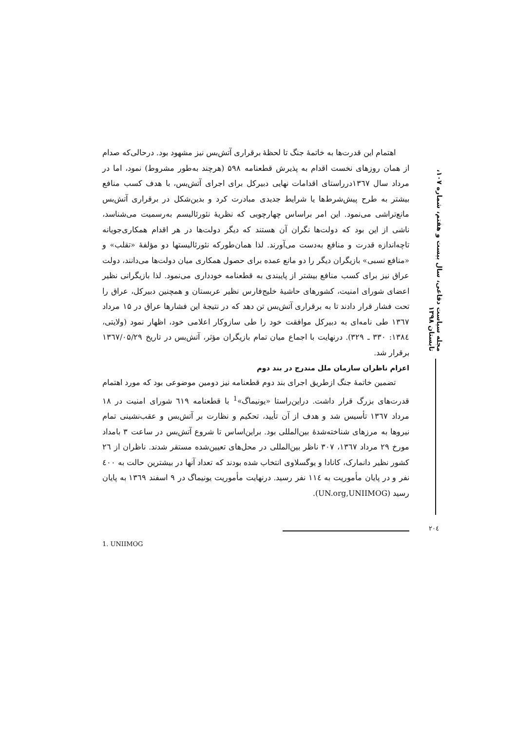مجله سیاست دفاعی، سال بیست و هفتم، شماره ۱۰۷، تابستان ۱۳۹۸
اهتمام این قدرت‌ها به خاتمهٔ جنگ تا لحظهٔ برقراری آتش‌بس نیز مشهود بود. درحالی‌که صدام از همان روزهای نخست اقدام به پذیرش قطعنامه ۵۹۸ (هرچند به‌طور مشروط) نمود، اما در مرداد سال ۱۳٦۷درراستای اقدامات نهایی دبیرکل برای اجرای آتش‌بس، با هدف کسب منافع بیشتر به طرح پیش‌شرط‌ها یا شرایط جدیدی مبادرت کرد و بدین‌شکل در برقراری آتش‌بس مانع‌تراشی می‌نمود. این امر براساس چهارچوبی که نظریهٔ نئورئالیسم به‌رسمیت می‌شناسد، ناشی از این بود که دولت‌ها نگران آن هستند که دیگر دولت‌ها در هر اقدام همکاری‌جویانه تاچه‌اندازه قدرت و منافع به‌دست می‌آورند. لذا همان‌طورکه نئورئالیستها دو مؤلفهٔ «تقلب» و «منافع نسبی» بازیگران دیگر را دو مانع عمده برای حصول همکاری میان دولت‌ها می‌دانند، دولت عراق نیز برای کسب منافع بیشتر از پایبندی به قطعنامه خودداری می‌نمود. لذا بازیگرانی نظیر اعضای شورای امنیت، کشورهای حاشیهٔ خلیج‌فارس نظیر عربستان و همچنین دبیرکل، عراق را تحت فشار قرار دادند تا به برقراری آتش‌بس تن دهد که در نتیجهٔ این فشارها عراق در ۱۵ مرداد ۱۳٦۷ طی نامه‌ای به دبیرکل موافقت خود را طی سازوکار اعلامی خود، اظهار نمود (ولایتی، ۱۳۸٤: ۳۳۰ ـ ۳۲۹). درنهایت با اجماع میان تمام بازیگران مؤثر، آتش‌بس در تاریخ ۱۳٦۷/۰۵/۲۹ برقرار شد.
اعزام ناظران سازمان ملل مندرج در بند دوم
تضمین خاتمهٔ جنگ ازطریق اجرای بند دوم قطعنامه نیز دومین موضوعی بود که مورد اهتمام قدرت‌های بزرگ قرار داشت. دراین‌راستا «یونیماگ»<sup>1</sup> با قطعنامه ٦۱۹ شورای امنیت در ۱۸ مرداد ۱۳٦۷ تأسیس شد و هدف از آن تأیید، تحکیم و نظارت بر آتش‌بس و عقب‌نشینی تمام نیروها به مرزهای شناخته‌شدهٔ بین‌المللی بود. براین‌اساس تا شروع آتش‌بس در ساعت ۳ بامداد مورخ ۲۹ مرداد ۱۳٦۷، ۳۰۷ ناظر بین‌المللی در محل‌های تعیین‌شده مستقر شدند. ناظران از ۲٦ کشور نظیر دانمارک، کانادا و یوگسلاوی انتخاب شده بودند که تعداد آنها در بیشترین حالت به ٤۰۰ نفر و در پایان مأموریت به ۱۱٤ نفر رسید. درنهایت مأموریت یونیماگ در ۹ اسفند ۱۳٦۹ به پایان رسید (UN.org,UNIIMOG).
1. UNIIMOG
۲۰٤